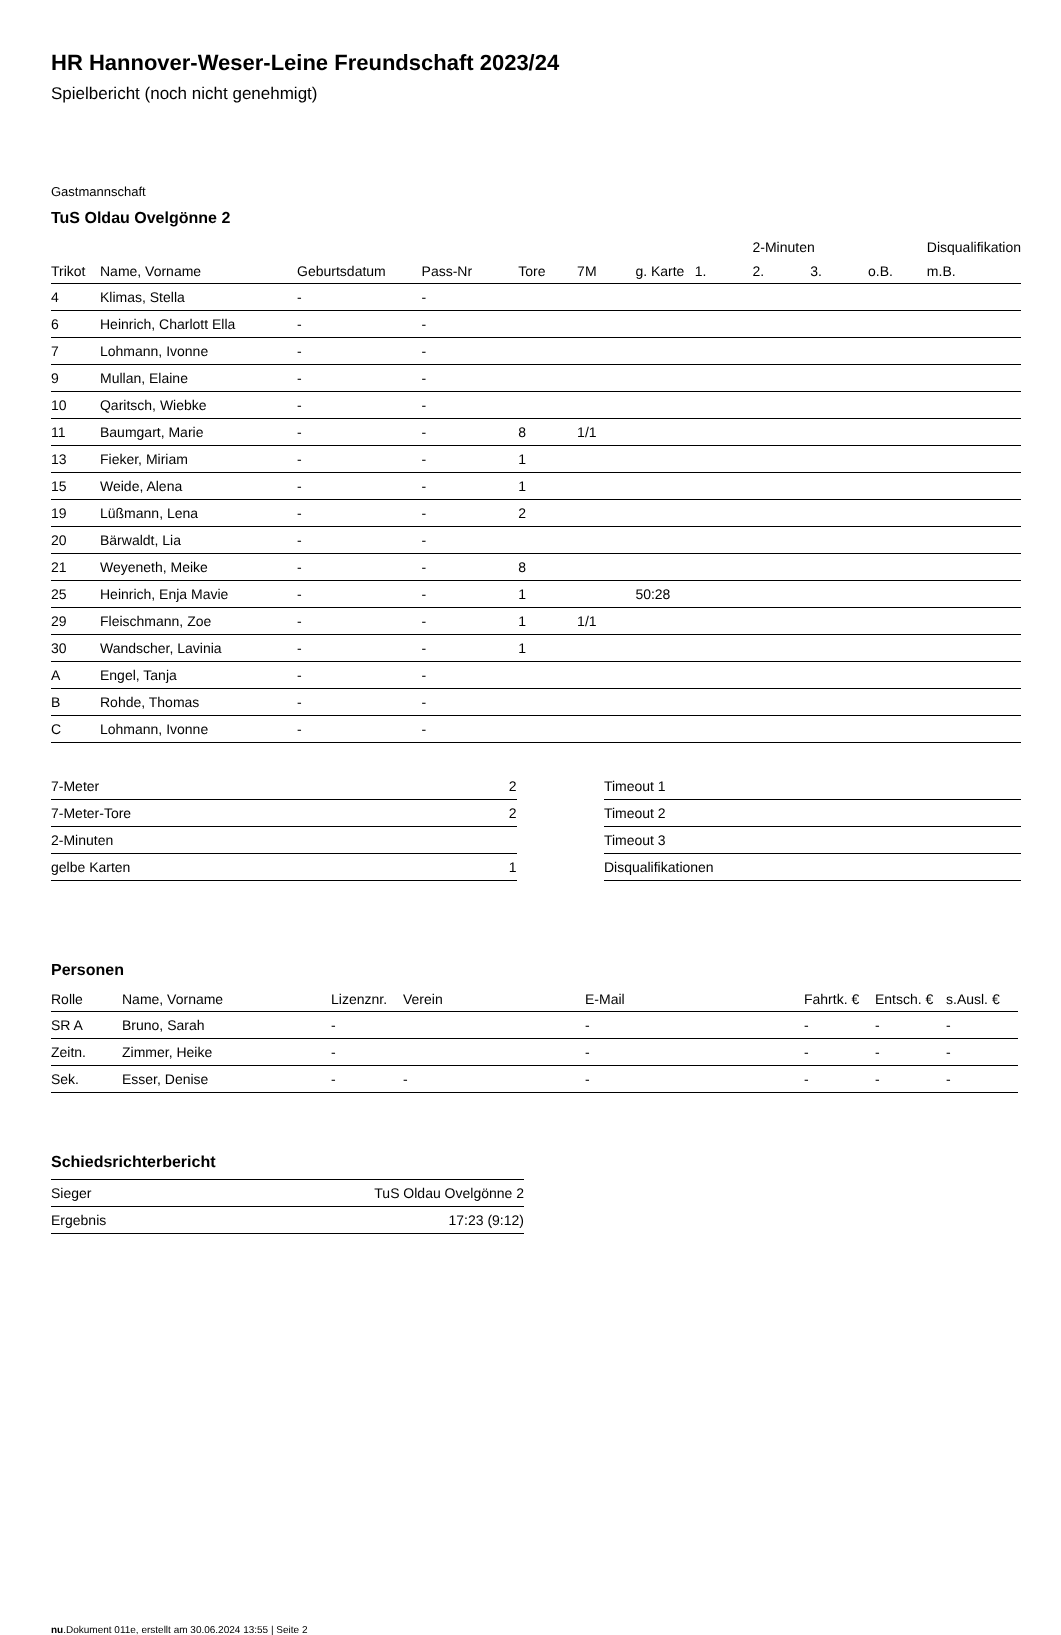HR Hannover-Weser-Leine Freundschaft 2023/24
Spielbericht (noch nicht genehmigt)
Gastmannschaft
TuS Oldau Ovelgönne 2
| | | | | | | | | 2-Minuten | | | Disqualifikation |
| --- | --- | --- | --- | --- | --- | --- | --- | --- | --- | --- | --- |
| Trikot | Name, Vorname | Geburtsdatum | Pass-Nr | Tore | 7M | g. Karte | 1. | 2. | 3. | o.B. | m.B. |
| 4 | Klimas, Stella | - | - | | | | | | | | |
| 6 | Heinrich, Charlott Ella | - | - | | | | | | | | |
| 7 | Lohmann, Ivonne | - | - | | | | | | | | |
| 9 | Mullan, Elaine | - | - | | | | | | | | |
| 10 | Qaritsch, Wiebke | - | - | | | | | | | | |
| 11 | Baumgart, Marie | - | - | 8 | 1/1 | | | | | | |
| 13 | Fieker, Miriam | - | - | 1 | | | | | | | |
| 15 | Weide, Alena | - | - | 1 | | | | | | | |
| 19 | Lüßmann, Lena | - | - | 2 | | | | | | | |
| 20 | Bärwaldt, Lia | - | - | | | | | | | | |
| 21 | Weyeneth, Meike | - | - | 8 | | | | | | | |
| 25 | Heinrich, Enja Mavie | - | - | 1 | | 50:28 | | | | | |
| 29 | Fleischmann, Zoe | - | - | 1 | 1/1 | | | | | | |
| 30 | Wandscher, Lavinia | - | - | 1 | | | | | | | |
| A | Engel, Tanja | - | - | | | | | | | | |
| B | Rohde, Thomas | - | - | | | | | | | | |
| C | Lohmann, Ivonne | - | - | | | | | | | | |
| 7-Meter | 2 |
| 7-Meter-Tore | 2 |
| 2-Minuten | |
| gelbe Karten | 1 |
| Timeout 1 |
| Timeout 2 |
| Timeout 3 |
| Disqualifikationen |
Personen
| Rolle | Name, Vorname | Lizenznr. | Verein | E-Mail | Fahrtk. € | Entsch. € | s.Ausl. € |
| --- | --- | --- | --- | --- | --- | --- | --- |
| SR A | Bruno, Sarah | - | | - | - | - | - |
| Zeitn. | Zimmer, Heike | - | | - | - | - | - |
| Sek. | Esser, Denise | - | - | - | - | - | - |
Schiedsrichterbericht
| Sieger | TuS Oldau Ovelgönne 2 |
| Ergebnis | 17:23 (9:12) |
nu.Dokument 011e, erstellt am 30.06.2024 13:55 | Seite 2